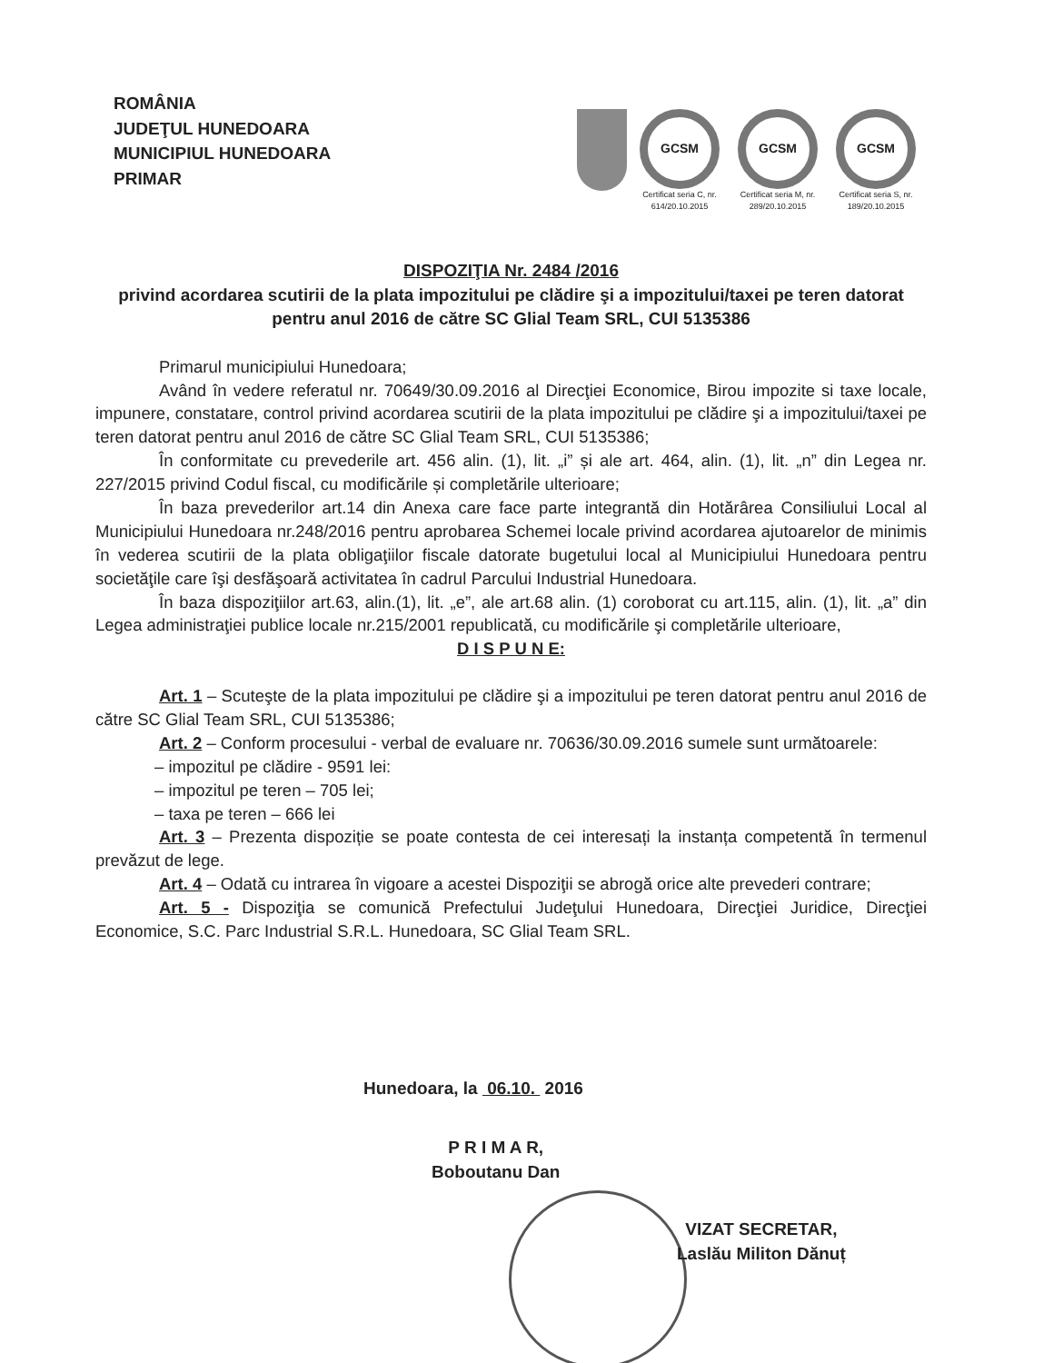ROMÂNIA
JUDEŢUL HUNEDOARA
MUNICIPIUL HUNEDOARA
PRIMAR
GCSM
Certificat seria C, nr. 614/20.10.2015
GCSM
Certificat seria M, nr. 289/20.10.2015
GCSM
Certificat seria S, nr. 189/20.10.2015
DISPOZIŢIA Nr. 2484 /2016
privind acordarea scutirii de la plata impozitului pe clădire şi a impozitului/taxei pe teren datorat pentru anul 2016 de către SC Glial Team SRL, CUI 5135386
Primarul municipiului Hunedoara;
Având în vedere referatul nr. 70649/30.09.2016 al Direcţiei Economice, Birou impozite si taxe locale, impunere, constatare, control privind acordarea scutirii de la plata impozitului pe clădire şi a impozitului/taxei pe teren datorat pentru anul 2016 de către SC Glial Team SRL, CUI 5135386;
În conformitate cu prevederile art. 456 alin. (1), lit. „i” și ale art. 464, alin. (1), lit. „n” din Legea nr. 227/2015 privind Codul fiscal, cu modificările și completările ulterioare;
În baza prevederilor art.14 din Anexa care face parte integrantă din Hotărârea Consiliului Local al Municipiului Hunedoara nr.248/2016 pentru aprobarea Schemei locale privind acordarea ajutoarelor de minimis în vederea scutirii de la plata obligaţiilor fiscale datorate bugetului local al Municipiului Hunedoara pentru societăţile care îşi desfăşoară activitatea în cadrul Parcului Industrial Hunedoara.
În baza dispoziţiilor art.63, alin.(1), lit. „e”, ale art.68 alin. (1) coroborat cu art.115, alin. (1), lit. „a” din Legea administraţiei publice locale nr.215/2001 republicată, cu modificările şi completările ulterioare,
D I S P U N E:
Art. 1 – Scuteşte de la plata impozitului pe clădire şi a impozitului pe teren datorat pentru anul 2016 de către SC Glial Team SRL, CUI 5135386;
Art. 2 – Conform procesului - verbal de evaluare nr. 70636/30.09.2016 sumele sunt următoarele:
– impozitul pe clădire - 9591 lei:
– impozitul pe teren – 705 lei;
– taxa pe teren – 666 lei
Art. 3 – Prezenta dispoziție se poate contesta de cei interesați la instanța competentă în termenul prevăzut de lege.
Art. 4 – Odată cu intrarea în vigoare a acestei Dispoziţii se abrogă orice alte prevederi contrare;
Art. 5 - Dispoziţia se comunică Prefectului Judeţului Hunedoara, Direcţiei Juridice, Direcţiei Economice, S.C. Parc Industrial S.R.L. Hunedoara, SC Glial Team SRL.
Hunedoara, la 06.10. 2016
P R I M A R,
Boboutanu Dan
VIZAT SECRETAR,
Laslău Militon Dănuț